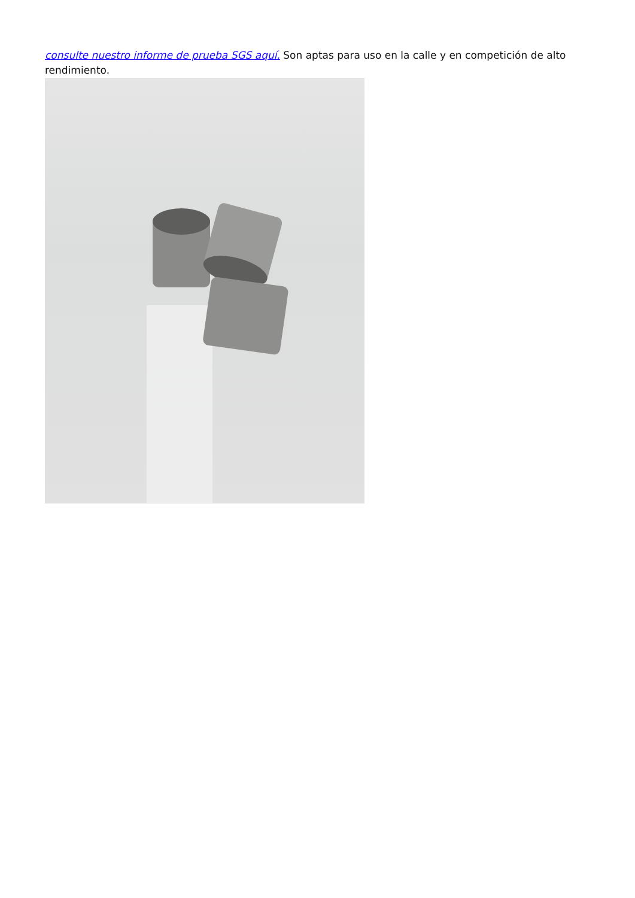consulte nuestro informe de prueba SGS aquí. Son aptas para uso en la calle y en competición de alto rendimiento.